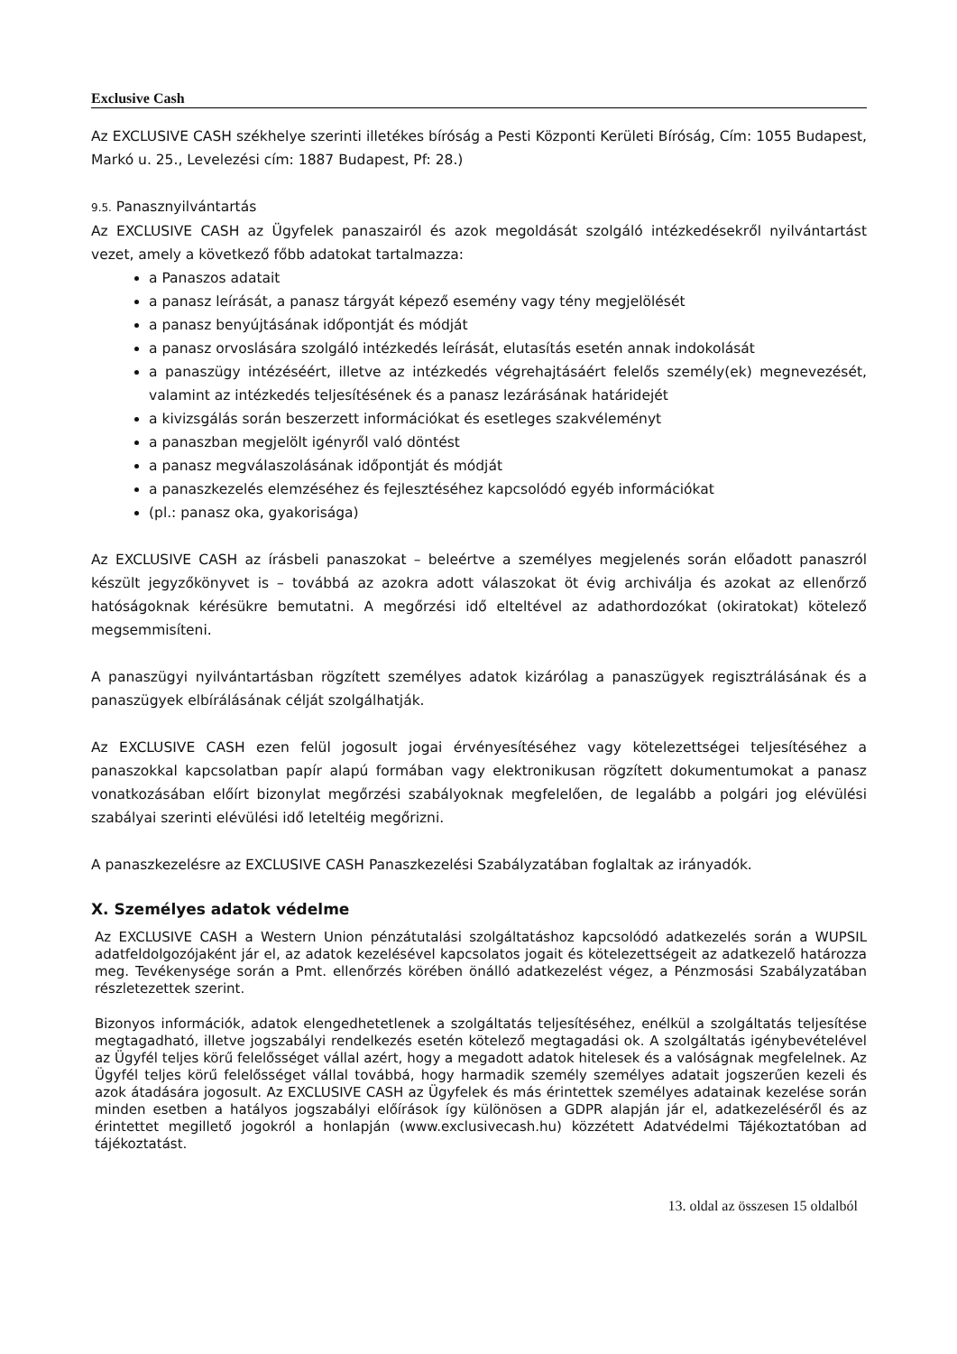Exclusive Cash
Az EXCLUSIVE CASH székhelye szerinti illetékes bíróság a Pesti Központi Kerületi Bíróság, Cím: 1055 Budapest, Markó u. 25., Levelezési cím: 1887 Budapest, Pf: 28.)
9.5. Panasznyilvántartás
Az EXCLUSIVE CASH az Ügyfelek panaszairól és azok megoldását szolgáló intézkedésekről nyilvántartást vezet, amely a következő főbb adatokat tartalmazza:
a Panaszos adatait
a panasz leírását, a panasz tárgyát képező esemény vagy tény megjelölését
a panasz benyújtásának időpontját és módját
a panasz orvoslására szolgáló intézkedés leírását, elutasítás esetén annak indokolását
a panaszügy intézéséért, illetve az intézkedés végrehajtásáért felelős személy(ek) megnevezését, valamint az intézkedés teljesítésének és a panasz lezárásának határidejét
a kivizsgálás során beszerzett információkat és esetleges szakvéleményt
a panaszban megjelölt igényről való döntést
a panasz megválaszolásának időpontját és módját
a panaszkezelés elemzéséhez és fejlesztéséhez kapcsolódó egyéb információkat
(pl.: panasz oka, gyakorisága)
Az EXCLUSIVE CASH az írásbeli panaszokat – beleértve a személyes megjelenés során előadott panaszról készült jegyzőkönyvet is – továbbá az azokra adott válaszokat öt évig archiválja és azokat az ellenőrző hatóságoknak kérésükre bemutatni. A megőrzési idő elteltével az adathordozókat (okiratokat) kötelező megsemmisíteni.
A panaszügyi nyilvántartásban rögzített személyes adatok kizárólag a panaszügyek regisztrálásának és a panaszügyek elbírálásának célját szolgálhatják.
Az EXCLUSIVE CASH ezen felül jogosult jogai érvényesítéséhez vagy kötelezettségei teljesítéséhez a panaszokkal kapcsolatban papír alapú formában vagy elektronikusan rögzített dokumentumokat a panasz vonatkozásában előírt bizonylat megőrzési szabályoknak megfelelően, de legalább a polgári jog elévülési szabályai szerinti elévülési idő leteltéig megőrizni.
A panaszkezelésre az EXCLUSIVE CASH Panaszkezelési Szabályzatában foglaltak az irányadók.
X. Személyes adatok védelme
Az EXCLUSIVE CASH a Western Union pénzátutalási szolgáltatáshoz kapcsolódó adatkezelés során a WUPSIL adatfeldolgozójaként jár el, az adatok kezelésével kapcsolatos jogait és kötelezettségeit az adatkezelő határozza meg. Tevékenysége során a Pmt. ellenőrzés körében önálló adatkezelést végez, a Pénzmosási Szabályzatában részletezettek szerint.
Bizonyos információk, adatok elengedhetetlenek a szolgáltatás teljesítéséhez, enélkül a szolgáltatás teljesítése megtagadható, illetve jogszabályi rendelkezés esetén kötelező megtagadási ok. A szolgáltatás igénybevételével az Ügyfél teljes körű felelősséget vállal azért, hogy a megadott adatok hitelesek és a valóságnak megfelelnek. Az Ügyfél teljes körű felelősséget vállal továbbá, hogy harmadik személy személyes adatait jogszerűen kezeli és azok átadására jogosult. Az EXCLUSIVE CASH az Ügyfelek és más érintettek személyes adatainak kezelése során minden esetben a hatályos jogszabályi előírások így különösen a GDPR alapján jár el, adatkezeléséről és az érintettet megillető jogokról a honlapján (www.exclusivecash.hu) közzétett Adatvédelmi Tájékoztatóban ad tájékoztatást.
13. oldal az összesen 15 oldalból